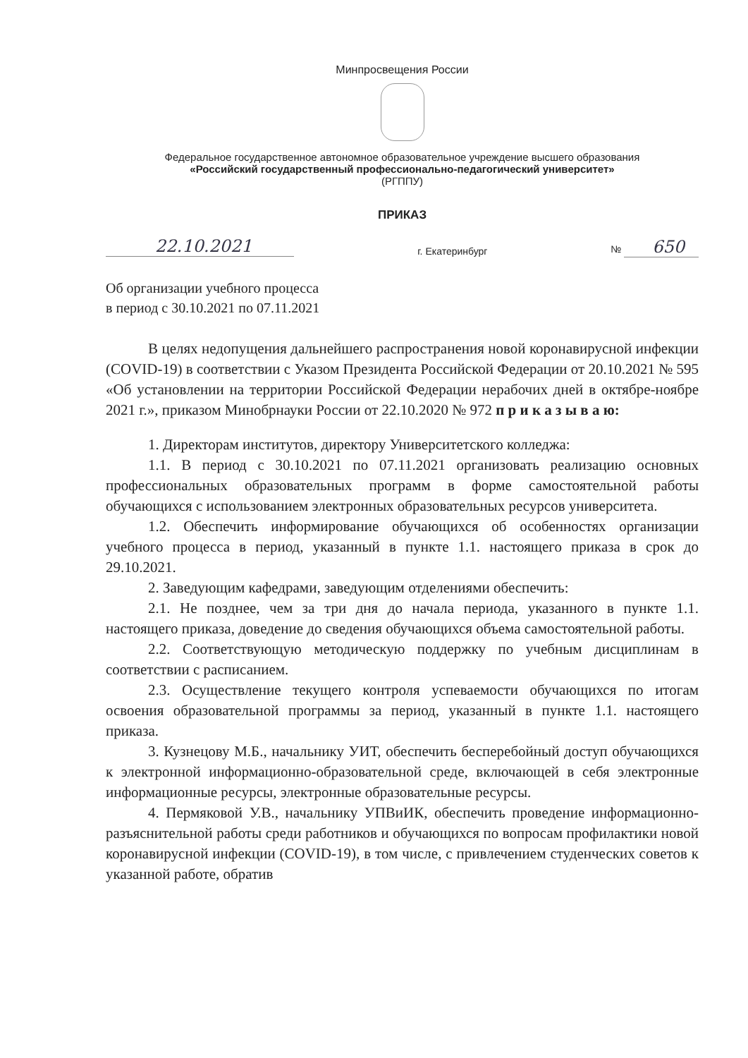Минпросвещения России
Федеральное государственное автономное образовательное учреждение высшего образования
«Российский государственный профессионально-педагогический университет»
(РГППУ)
ПРИКАЗ
22.10.2021 г. Екатеринбург № 650
Об организации учебного процесса
в период с 30.10.2021 по 07.11.2021
В целях недопущения дальнейшего распространения новой коронавирусной инфекции (COVID-19) в соответствии с Указом Президента Российской Федерации от 20.10.2021 № 595 «Об установлении на территории Российской Федерации нерабочих дней в октябре-ноябре 2021 г.», приказом Минобрнауки России от 22.10.2020 № 972 п р и к а з ы в а ю:
1. Директорам институтов, директору Университетского колледжа:
1.1. В период с 30.10.2021 по 07.11.2021 организовать реализацию основных профессиональных образовательных программ в форме самостоятельной работы обучающихся с использованием электронных образовательных ресурсов университета.
1.2. Обеспечить информирование обучающихся об особенностях организации учебного процесса в период, указанный в пункте 1.1. настоящего приказа в срок до 29.10.2021.
2. Заведующим кафедрами, заведующим отделениями обеспечить:
2.1. Не позднее, чем за три дня до начала периода, указанного в пункте 1.1. настоящего приказа, доведение до сведения обучающихся объема самостоятельной работы.
2.2. Соответствующую методическую поддержку по учебным дисциплинам в соответствии с расписанием.
2.3. Осуществление текущего контроля успеваемости обучающихся по итогам освоения образовательной программы за период, указанный в пункте 1.1. настоящего приказа.
3. Кузнецову М.Б., начальнику УИТ, обеспечить бесперебойный доступ обучающихся к электронной информационно-образовательной среде, включающей в себя электронные информационные ресурсы, электронные образовательные ресурсы.
4. Пермяковой У.В., начальнику УПВиИК, обеспечить проведение информационно-разъяснительной работы среди работников и обучающихся по вопросам профилактики новой коронавирусной инфекции (COVID-19), в том числе, с привлечением студенческих советов к указанной работе, обратив